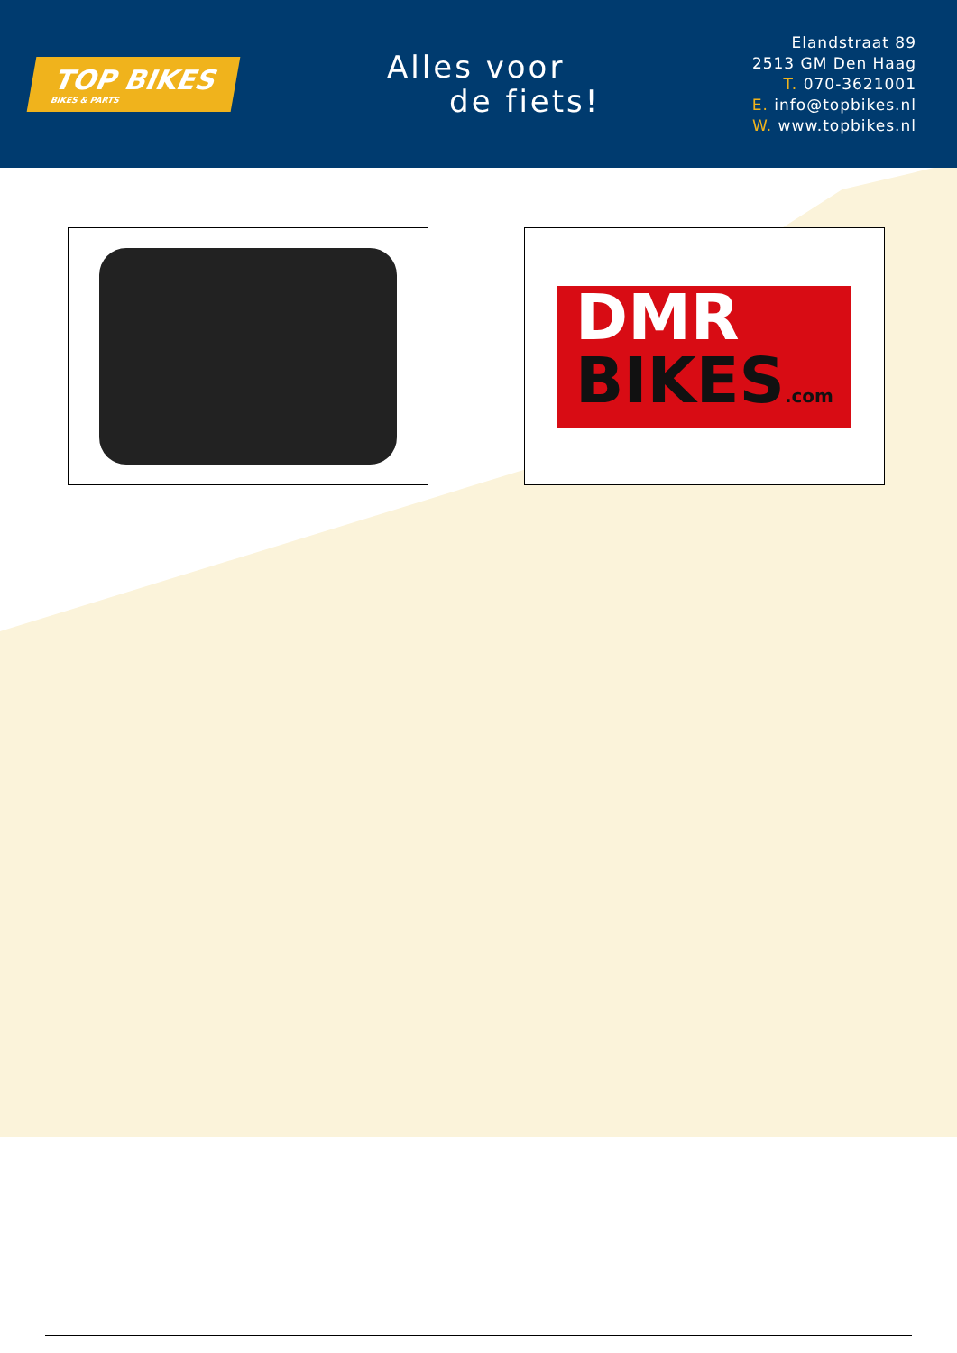TOP BIKES
BIKES & PARTS
Alles voor
de fiets!
Elandstraat 89
2513 GM Den Haag
T. 070-3621001
E. info@topbikes.nl
W. www.topbikes.nl
DMR
BIKES.com